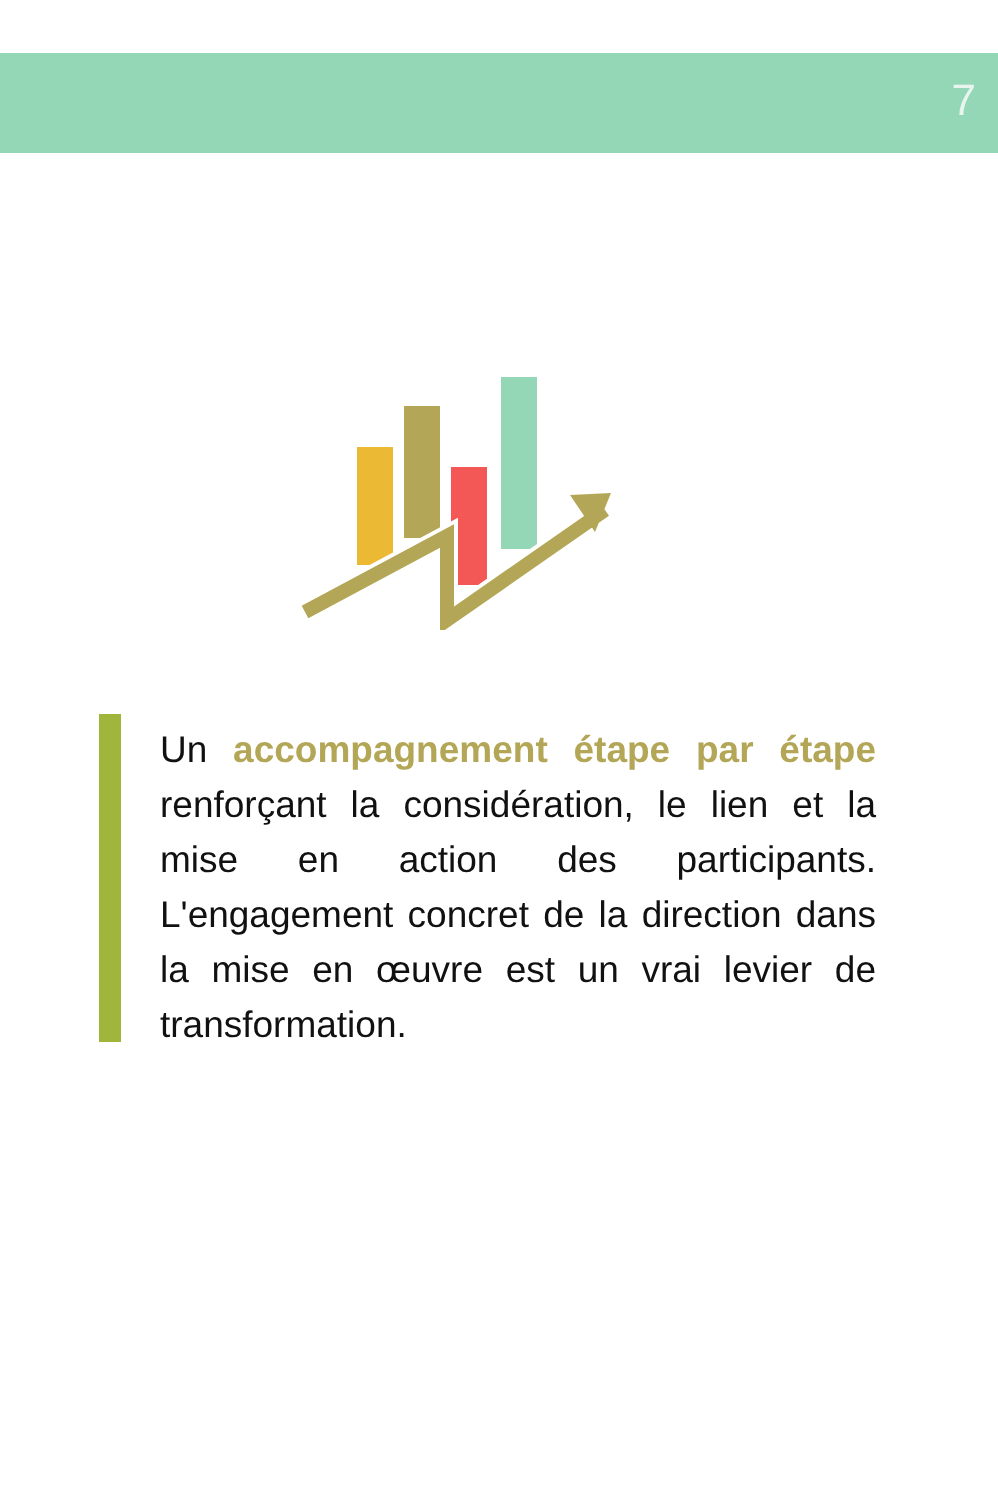7
Un accompagnement étape par étape renforçant la considération, le lien et la mise en action des participants. L'engagement concret de la direction dans la mise en œuvre est un vrai levier de transformation.